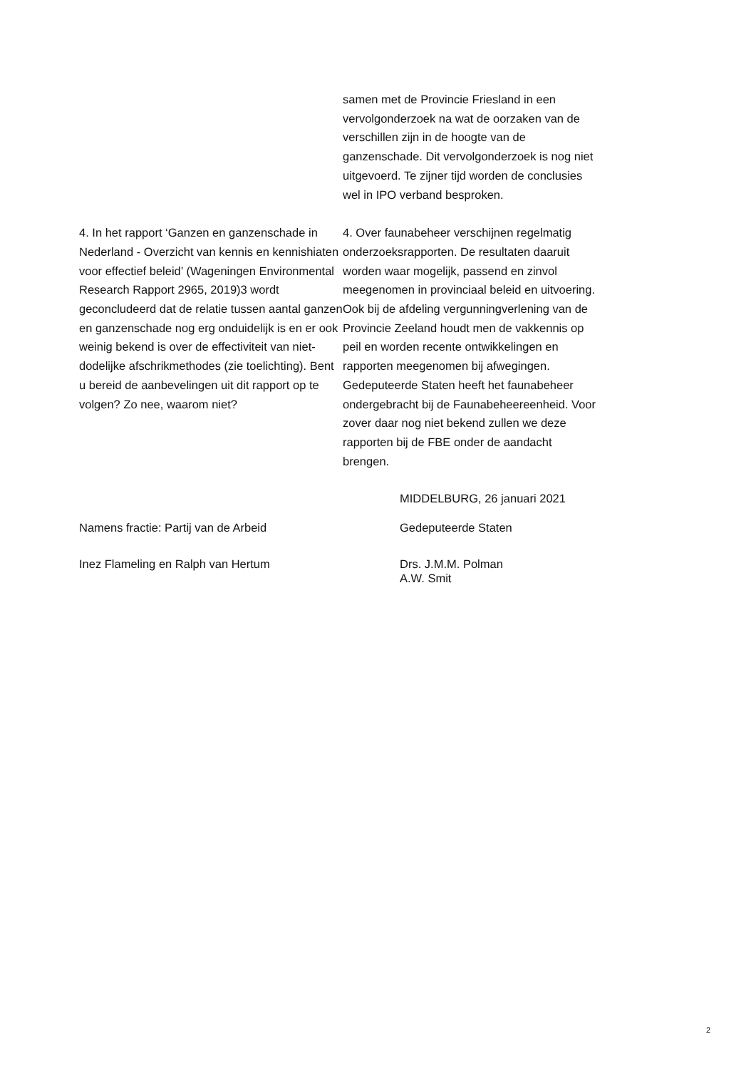samen met de Provincie Friesland in een vervolgonderzoek na wat de oorzaken van de verschillen zijn in de hoogte van de ganzenschade. Dit vervolgonderzoek is nog niet uitgevoerd. Te zijner tijd worden de conclusies wel in IPO verband besproken.
4. In het rapport ‘Ganzen en ganzenschade in Nederland - Overzicht van kennis en kennishiaten voor effectief beleid’ (Wageningen Environmental Research Rapport 2965, 2019)3 wordt geconcludeerd dat de relatie tussen aantal ganzen en ganzenschade nog erg onduidelijk is en er ook weinig bekend is over de effectiviteit van niet-dodelijke afschrikmethodes (zie toelichting). Bent u bereid de aanbevelingen uit dit rapport op te volgen? Zo nee, waarom niet?
4. Over faunabeheer verschijnen regelmatig onderzoeksrapporten. De resultaten daaruit worden waar mogelijk, passend en zinvol meegenomen in provinciaal beleid en uitvoering. Ook bij de afdeling vergunningverlening van de Provincie Zeeland houdt men de vakkennis op peil en worden recente ontwikkelingen en rapporten meegenomen bij afwegingen. Gedeputeerde Staten heeft het faunabeheer ondergebracht bij de Faunabeheereenheid. Voor zover daar nog niet bekend zullen we deze rapporten bij de FBE onder de aandacht brengen.
MIDDELBURG, 26 januari 2021
Namens fractie: Partij van de Arbeid Gedeputeerde Staten
Inez Flameling en Ralph van Hertum Drs. J.M.M. Polman
A.W. Smit
2